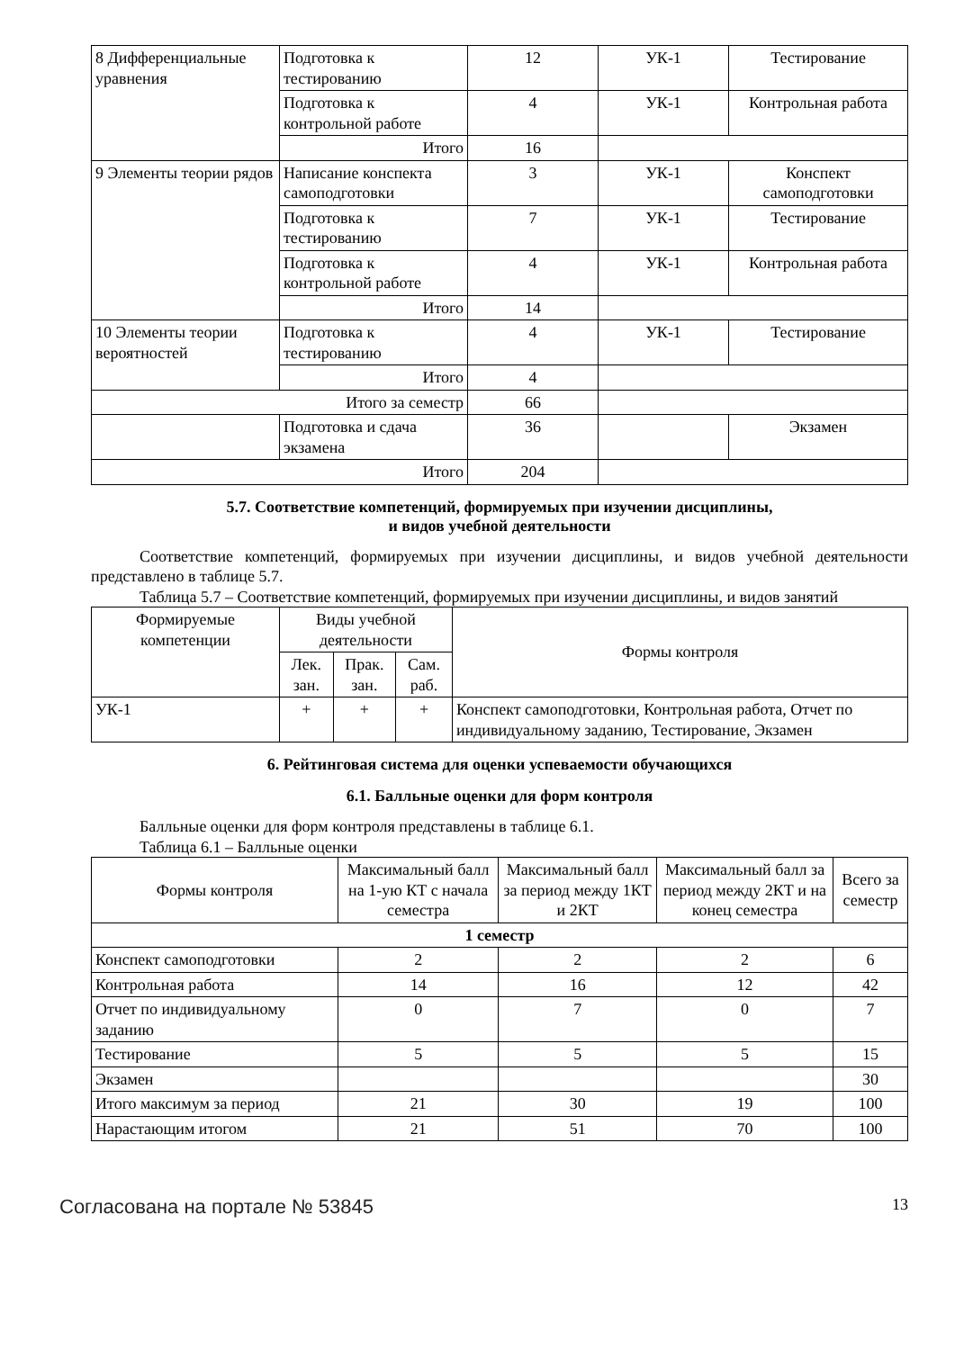| 8 Дифференциальные уравнения | Подготовка к тестированию | 12 | УК-1 | Тестирование |
| | Подготовка к контрольной работе | 4 | УК-1 | Контрольная работа |
| | Итого | 16 | | |
| 9 Элементы теории рядов | Написание конспекта самоподготовки | 3 | УК-1 | Конспект самоподготовки |
| | Подготовка к тестированию | 7 | УК-1 | Тестирование |
| | Подготовка к контрольной работе | 4 | УК-1 | Контрольная работа |
| | Итого | 14 | | |
| 10 Элементы теории вероятностей | Подготовка к тестированию | 4 | УК-1 | Тестирование |
| | Итого | 4 | | |
| Итого за семестр | | 66 | | |
| | Подготовка и сдача экзамена | 36 | | Экзамен |
| Итого | | 204 | | |
5.7. Соответствие компетенций, формируемых при изучении дисциплины,
и видов учебной деятельности
Соответствие компетенций, формируемых при изучении дисциплины, и видов учебной деятельности представлено в таблице 5.7.
Таблица 5.7 – Соответствие компетенций, формируемых при изучении дисциплины, и видов занятий
| Формируемые компетенции | Виды учебной деятельности | | | Формы контроля |
| --- | --- | --- | --- | --- |
| | Лек. зан. | Прак. зан. | Сам. раб. | |
| УК-1 | + | + | + | Конспект самоподготовки, Контрольная работа, Отчет по индивидуальному заданию, Тестирование, Экзамен |
6. Рейтинговая система для оценки успеваемости обучающихся
6.1. Балльные оценки для форм контроля
Балльные оценки для форм контроля представлены в таблице 6.1.
Таблица 6.1 – Балльные оценки
| Формы контроля | Максимальный балл на 1-ую КТ с начала семестра | Максимальный балл за период между 1КТ и 2КТ | Максимальный балл за период между 2КТ и на конец семестра | Всего за семестр |
| --- | --- | --- | --- | --- |
| 1 семестр | | | | |
| Конспект самоподготовки | 2 | 2 | 2 | 6 |
| Контрольная работа | 14 | 16 | 12 | 42 |
| Отчет по индивидуальному заданию | 0 | 7 | 0 | 7 |
| Тестирование | 5 | 5 | 5 | 15 |
| Экзамен | | | | 30 |
| Итого максимум за период | 21 | 30 | 19 | 100 |
| Нарастающим итогом | 21 | 51 | 70 | 100 |
Согласована на портале № 53845 13